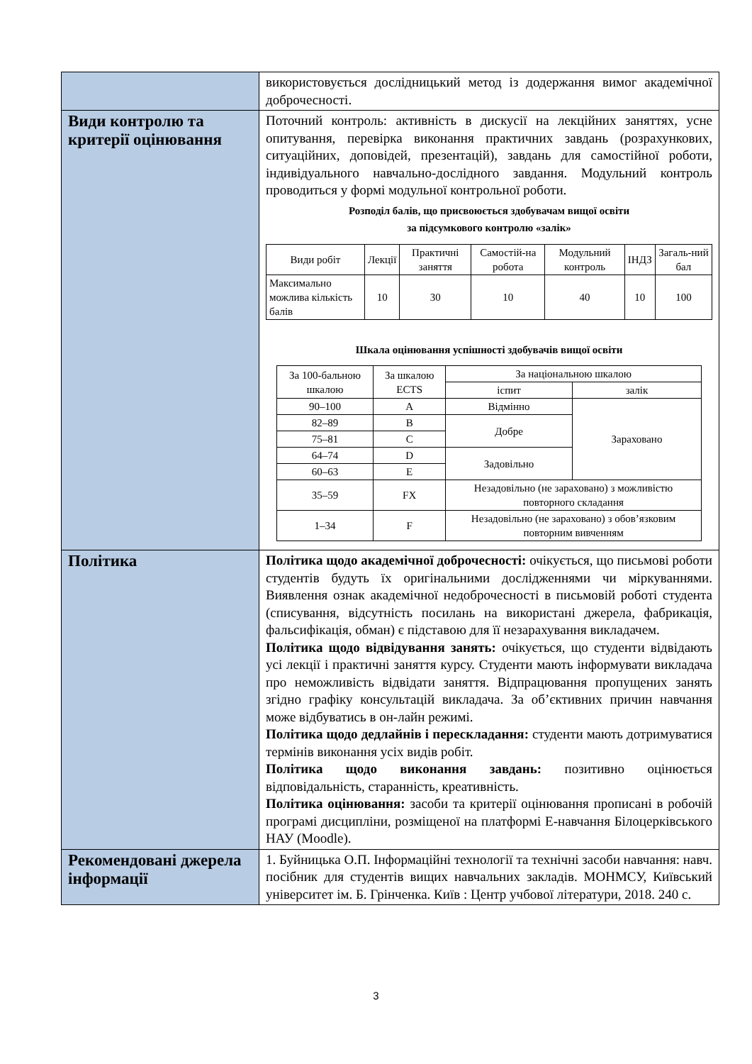| | використовується дослідницький метод із додержання вимог академічної доброчесності. |
| Види контролю та критерії оцінювання | Поточний контроль: активність в дискусії на лекційних заняттях, усне опитування, перевірка виконання практичних завдань (розрахункових, ситуаційних, доповідей, презентацій), завдань для самостійної роботи, індивідуального навчально-дослідного завдання. Модульний контроль проводиться у формі модульної контрольної роботи. Розподіл балів, що присвоюється здобувачам вищої освіти за підсумкового контролю «залік» / Види робіт / Лекції / Практичні заняття / Самостій-на робота / Модульний контроль / ІНДЗ / Загаль-ний бал / / --- / --- / --- / --- / --- / --- / --- / / Максимально можлива кількість балів / 10 / 30 / 10 / 40 / 10 / 100 / Шкала оцінювання успішності здобувачів вищої освіти / За 100-бальною шкалою / За шкалою ECTS / За національною шкалою / / / --- / --- / --- / --- / / / / іспит / залік / / 90–100 / A / Відмінно / Зараховано / / 82–89 / B / Добре / / / 75–81 / C / / / / 64–74 / D / Задовільно / / / 60–63 / E / / / / 35–59 / FX / Незадовільно (не зараховано) з можливістю повторного складання / / / 1–34 / F / Незадовільно (не зараховано) з обов’язковим повторним вивченням / / |
| Політика | Політика щодо академічної доброчесності: очікується, що письмові роботи студентів будуть їх оригінальними дослідженнями чи міркуваннями. Виявлення ознак академічної недоброчесності в письмовій роботі студента (списування, відсутність посилань на використані джерела, фабрикація, фальсифікація, обман) є підставою для її незарахування викладачем. Політика щодо відвідування занять: очікується, що студенти відвідають усі лекції і практичні заняття курсу. Студенти мають інформувати викладача про неможливість відвідати заняття. Відпрацювання пропущених занять згідно графіку консультацій викладача. За об’єктивних причин навчання може відбуватись в он-лайн режимі. Політика щодо дедлайнів і перескладання: студенти мають дотримуватися термінів виконання усіх видів робіт. Політика щодо виконання завдань: позитивно оцінюється відповідальність, старанність, креативність. Політика оцінювання: засоби та критерії оцінювання прописані в робочій програмі дисципліни, розміщеної на платформі Е-навчання Білоцерківського НАУ (Moodle). |
| Рекомендовані джерела інформації | 1. Буйницька О.П. Інформаційні технології та технічні засоби навчання: навч. посібник для студентів вищих навчальних закладів. МОНМСУ, Київський університет ім. Б. Грінченка. Київ : Центр учбової літератури, 2018. 240 с. |
3